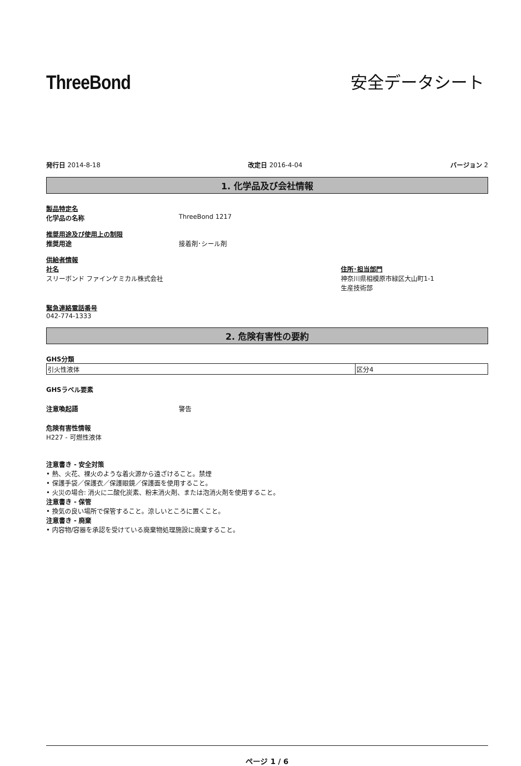ThreeBond
安全データシート
発行日 2014-8-18 改定日 2016-4-04 バージョン 2
1. 化学品及び会社情報
製品特定名
化学品の名称 ThreeBond 1217
推奨用途及び使用上の制限
推奨用途 接着剤･シール剤
供給者情報
社名
スリーボンド ファインケミカル株式会社
住所･担当部門
神奈川県相模原市緑区大山町1-1
生産技術部
緊急連絡電話番号
042-774-1333
2. 危険有害性の要約
GHS分類
| 引火性液体 | 区分4 |
GHSラベル要素
注意喚起語 警告
危険有害性情報
H227 - 可燃性液体
注意書き - 安全対策
• 熱、火花、裸火のような着火源から遠ざけること。禁煙
• 保護手袋／保護衣／保護眼鏡／保護面を使用すること。
• 火災の場合: 消火に二酸化炭素、粉末消火剤、または泡消火剤を使用すること。
注意書き - 保管
• 換気の良い場所で保管すること。涼しいところに置くこと。
注意書き - 廃棄
• 内容物/容器を承認を受けている廃棄物処理施設に廃棄すること。
ページ 1 / 6